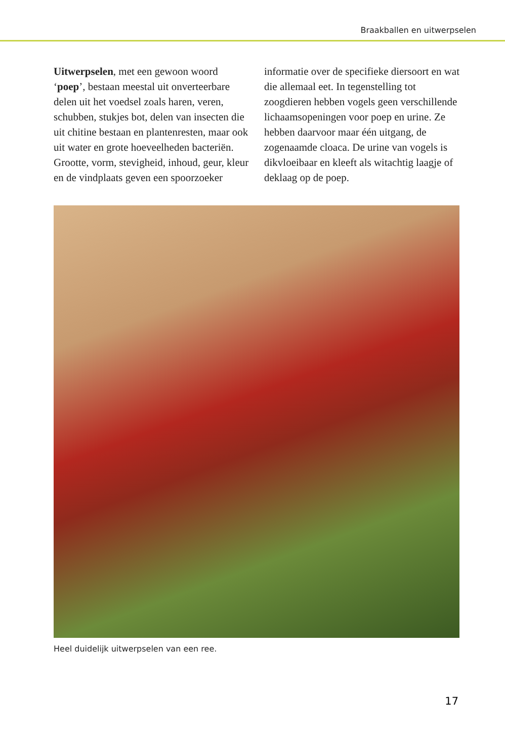Braakballen en uitwerpselen
Uitwerpselen, met een gewoon woord ‘poep’, bestaan meestal uit onverteer­bare delen uit het voedsel zoals haren, veren, schubben, stukjes bot, delen van insecten die uit chitine bestaan en plantenresten, maar ook uit water en grote hoeveelheden bacteriën. Grootte, vorm, stevigheid, inhoud, geur, kleur en de vindplaats geven een spoorzoeker informatie over de specifieke diersoort en wat die allemaal eet. In tegenstelling tot zoogdieren hebben vogels geen verschillende lichaamsopeningen voor poep en urine. Ze hebben daarvoor maar één uitgang, de zogenaamde cloaca. De urine van vogels is dikvloei­baar en kleeft als witachtig laagje of deklaag op de poep.
Heel duidelijk uitwerpselen van een ree.
17